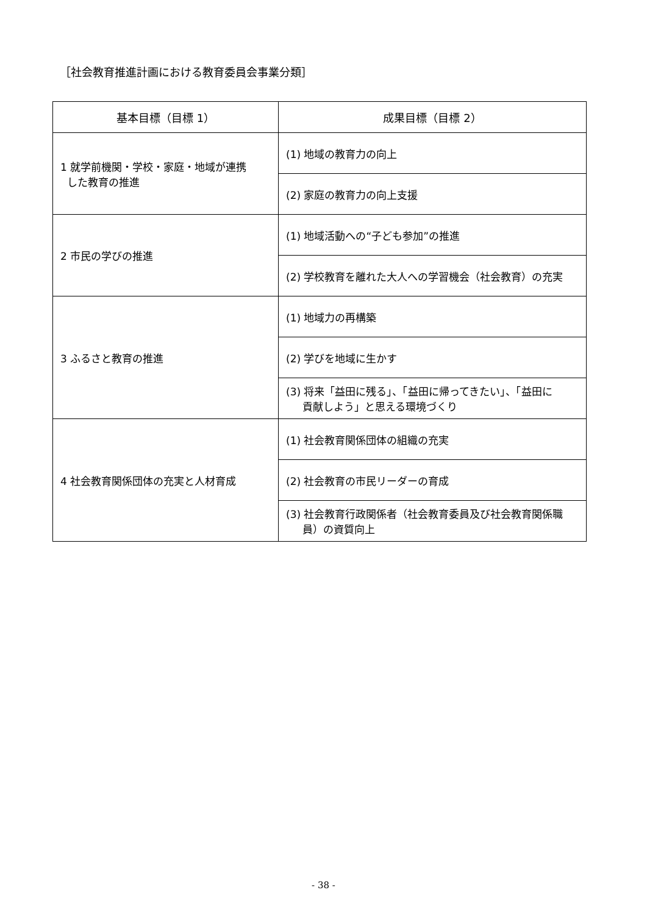［社会教育推進計画における教育委員会事業分類］
| 基本目標（目標 1） | 成果目標（目標 2） |
| --- | --- |
| 1 就学前機関・学校・家庭・地域が連携 した教育の推進 | (1) 地域の教育力の向上 |
| | (2) 家庭の教育力の向上支援 |
| 2 市民の学びの推進 | (1) 地域活動への“子ども参加”の推進 |
| | (2) 学校教育を離れた大人への学習機会（社会教育）の充実 |
| 3 ふるさと教育の推進 | (1) 地域力の再構築 |
| | (2) 学びを地域に生かす |
| | (3) 将来「益田に残る」、「益田に帰ってきたい」、「益田に 貢献しよう」と思える環境づくり |
| 4 社会教育関係団体の充実と人材育成 | (1) 社会教育関係団体の組織の充実 |
| | (2) 社会教育の市民リーダーの育成 |
| | (3) 社会教育行政関係者（社会教育委員及び社会教育関係職 員）の資質向上 |
- 38 -